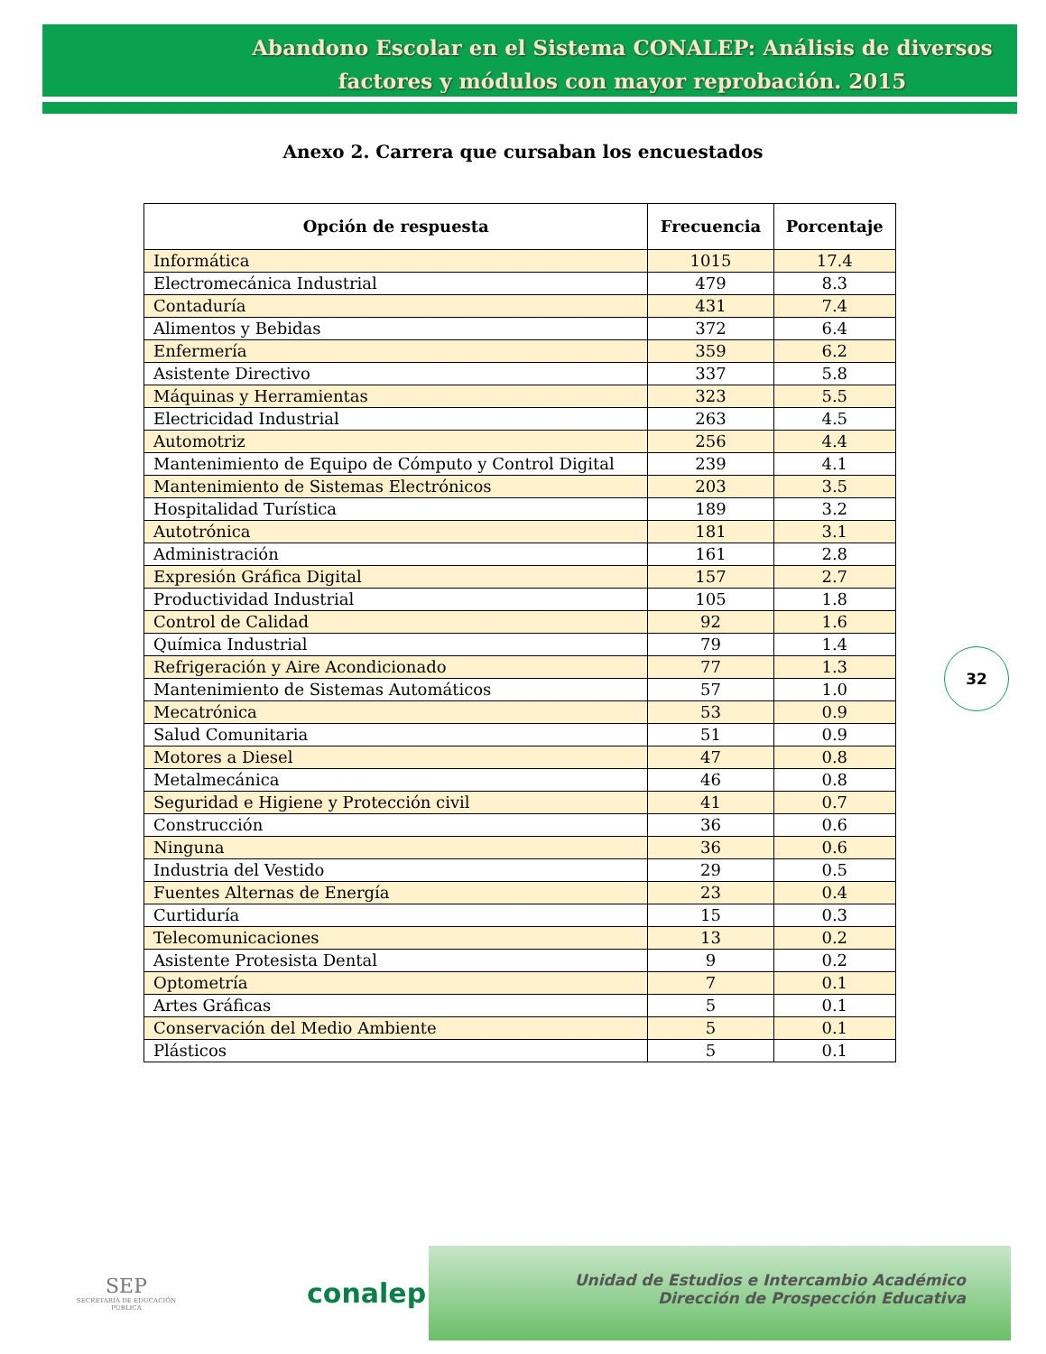Abandono Escolar en el Sistema CONALEP: Análisis de diversos factores y módulos con mayor reprobación. 2015
Anexo 2. Carrera que cursaban los encuestados
| Opción de respuesta | Frecuencia | Porcentaje |
| --- | --- | --- |
| Informática | 1015 | 17.4 |
| Electromecánica Industrial | 479 | 8.3 |
| Contaduría | 431 | 7.4 |
| Alimentos y Bebidas | 372 | 6.4 |
| Enfermería | 359 | 6.2 |
| Asistente Directivo | 337 | 5.8 |
| Máquinas y Herramientas | 323 | 5.5 |
| Electricidad Industrial | 263 | 4.5 |
| Automotriz | 256 | 4.4 |
| Mantenimiento de Equipo de Cómputo y Control Digital | 239 | 4.1 |
| Mantenimiento de Sistemas Electrónicos | 203 | 3.5 |
| Hospitalidad Turística | 189 | 3.2 |
| Autotrónica | 181 | 3.1 |
| Administración | 161 | 2.8 |
| Expresión Gráfica Digital | 157 | 2.7 |
| Productividad Industrial | 105 | 1.8 |
| Control de Calidad | 92 | 1.6 |
| Química Industrial | 79 | 1.4 |
| Refrigeración y Aire Acondicionado | 77 | 1.3 |
| Mantenimiento de Sistemas Automáticos | 57 | 1.0 |
| Mecatrónica | 53 | 0.9 |
| Salud Comunitaria | 51 | 0.9 |
| Motores a Diesel | 47 | 0.8 |
| Metalmecánica | 46 | 0.8 |
| Seguridad e Higiene y Protección civil | 41 | 0.7 |
| Construcción | 36 | 0.6 |
| Ninguna | 36 | 0.6 |
| Industria del Vestido | 29 | 0.5 |
| Fuentes Alternas de Energía | 23 | 0.4 |
| Curtiduría | 15 | 0.3 |
| Telecomunicaciones | 13 | 0.2 |
| Asistente Protesista Dental | 9 | 0.2 |
| Optometría | 7 | 0.1 |
| Artes Gráficas | 5 | 0.1 |
| Conservación del Medio Ambiente | 5 | 0.1 |
| Plásticos | 5 | 0.1 |
32
SEP
SECRETARÍA DE EDUCACIÓN PÚBLICA
conalep
Unidad de Estudios e Intercambio Académico
Dirección de Prospección Educativa